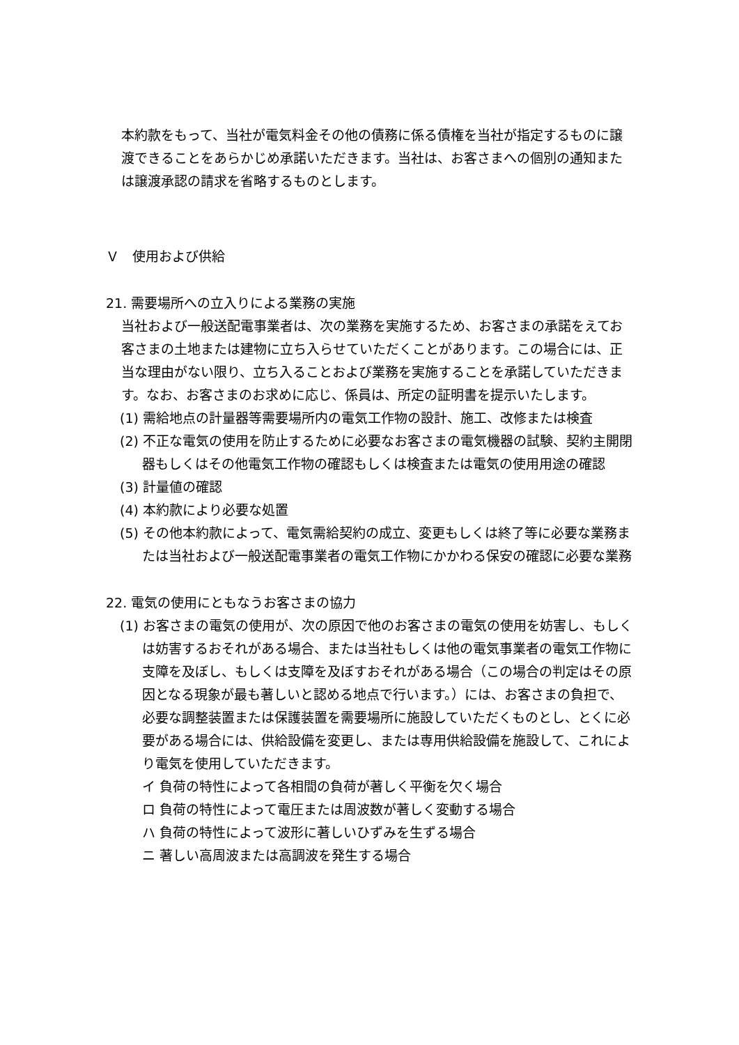本約款をもって、当社が電気料金その他の債務に係る債権を当社が指定するものに譲渡できることをあらかじめ承諾いただきます。当社は、お客さまへの個別の通知または譲渡承認の請求を省略するものとします。
Ｖ　使用および供給
21. 需要場所への立入りによる業務の実施
当社および一般送配電事業者は、次の業務を実施するため、お客さまの承諾をえてお客さまの土地または建物に立ち入らせていただくことがあります。この場合には、正当な理由がない限り、立ち入ることおよび業務を実施することを承諾していただきます。なお、お客さまのお求めに応じ、係員は、所定の証明書を提示いたします。
(1) 需給地点の計量器等需要場所内の電気工作物の設計、施工、改修または検査
(2) 不正な電気の使用を防止するために必要なお客さまの電気機器の試験、契約主開閉器もしくはその他電気工作物の確認もしくは検査または電気の使用用途の確認
(3) 計量値の確認
(4) 本約款により必要な処置
(5) その他本約款によって、電気需給契約の成立、変更もしくは終了等に必要な業務または当社および一般送配電事業者の電気工作物にかかわる保安の確認に必要な業務
22. 電気の使用にともなうお客さまの協力
(1) お客さまの電気の使用が、次の原因で他のお客さまの電気の使用を妨害し、もしくは妨害するおそれがある場合、または当社もしくは他の電気事業者の電気工作物に支障を及ぼし、もしくは支障を及ぼすおそれがある場合（この場合の判定はその原因となる現象が最も著しいと認める地点で行います。）には、お客さまの負担で、必要な調整装置または保護装置を需要場所に施設していただくものとし、とくに必要がある場合には、供給設備を変更し、または専用供給設備を施設して、これにより電気を使用していただきます。
イ 負荷の特性によって各相間の負荷が著しく平衡を欠く場合
ロ 負荷の特性によって電圧または周波数が著しく変動する場合
ハ 負荷の特性によって波形に著しいひずみを生ずる場合
ニ 著しい高周波または高調波を発生する場合